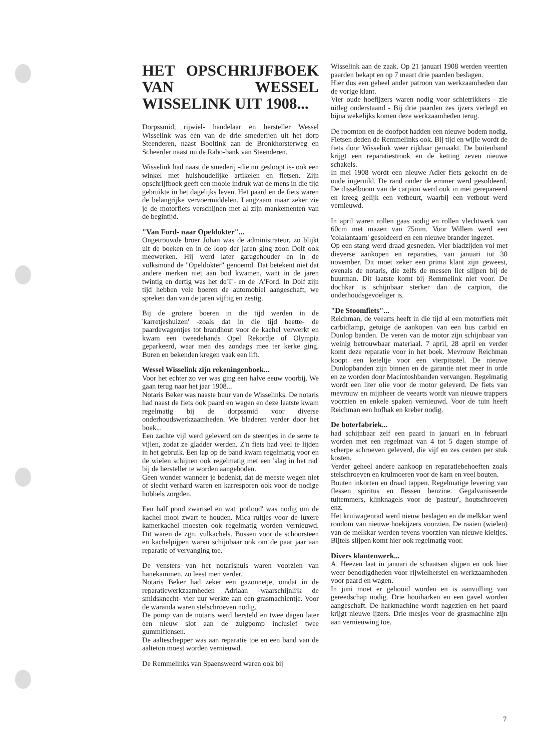HET OPSCHRIJFBOEK VAN WESSEL WISSELINK UIT 1908...
Dorpssmid, rijwiel- handelaar en hersteller Wessel Wisselink was één van de drie smederijen uit het dorp Steenderen, naast Booltink aan de Bronkhorsterweg en Scheerder naast nu de Rabo-bank van Steenderen.
Wisselink had naast de smederij -die nu gesloopt is- ook een winkel met huishoudelijke artikelen en fietsen. Zijn opschrijfboek geeft een mooie indruk wat de mens in die tijd gebruikte in het dagelijks leven. Het paard en de fiets waren de belangrijke vervoermiddelen. Langzaam maar zeker zie je de motorfiets verschijnen met al zijn mankementen van de begintijd.
"Van Ford- naar Opeldokter"...
Ongetrouwde broer Johan was de administrateur, zo blijkt uit de boeken en in de loop der jaren ging zoon Dolf ook meewerken. Hij werd later garagehouder en in de volksmond de "Opeldokter" genoemd. Dat betekent niet dat andere merken niet aan bod kwamen, want in de jaren twintig en dertig was het de'T'- en de 'A'Ford. In Dolf zijn tijd hebben vele boeren de automobiel aangeschaft, we spreken dan van de jaren vijftig en zestig.
Bij de grotere boeren in die tijd werden in de 'karretjeshuizen' -zoals dat in die tijd heette- de paardewagentjes tot brandhout voor de kachel verwerkt en kwam een tweedehands Opel Rekordje of Olympia geparkeerd, waar men des zondags mee ter kerke ging. Buren en bekenden kregen vaak een lift.
Wessel Wisselink zijn rekeningenboek...
Voor het echter zo ver was ging een halve eeuw voorbij. We gaan terug naar het jaar 1908...
Notaris Beker was naaste buur van de Wisselinks. De notaris had naast de fiets ook paard en wagen en deze laatste kwam regelmatig bij de dorpssmid voor diverse onderhoudswerkzaamheden. We bladeren verder door het boek...
Een zachte vijl werd geleverd om de steentjes in de serre te vijlen, zodat ze gladder werden. Z'n fiets had veel te lijden in het gebruik. Een lap op de band kwam regelmatig voor en de wielen schijnen ook regelmatig met een 'slag in het rad' bij de hersteller te worden aangeboden.
Geen wonder wanneer je bedenkt, dat de meeste wegen niet of slecht verhard waren en karresporen ook voor de nodige hobbels zorgden.
Een half pond zwartsel en wat 'potlood' was nodig om de kachel mooi zwart te houden. Mica ruitjes voor de luxere kamerkachel moesten ook regelmatig worden vernieuwd. Dit waren de zgn. vulkachels. Bussen voor de schoorsteen en kachelpijpen waren schijnbaar ook om de paar jaar aan reparatie of vervanging toe.
De vensters van het notarishuis waren voorzien van hanekammen, zo leest men verder.
Notaris Beker had zeker een gazonnetje, omdat in de reparatiewerkzaamheden Adriaan -waarschijnlijk de smidsknecht- vier uur werkte aan een grasmachientje. Voor de waranda waren stelschroeven nodig.
De pomp van de notaris werd hersteld en twee dagen later een nieuw slot aan de zuigpomp inclusief twee gummiflensen.
De aalteschepper was aan reparatie toe en een band van de aalteton moest worden vernieuwd.
De Remmelinks van Spaensweerd waren ook bij
Wisselink aan de zaak. Op 21 januari 1908 werden veertien paarden bekapt en op 7 maart drie paarden beslagen.
Hier dus een geheel ander patroon van werkzaamheden dan de vorige klant.
Vier oude hoefijzers waren nodig voor schietrikkers - zie uitleg onderstaand - Bij drie paarden zes ijzers verlegd en bijna wekelijks komen deze werkzaamheden terug.
De roomton en de doofpot hadden een nieuwe bodem nodig. Fietsen deden de Remmelinks ook. Bij tijd en wijle wordt de fiets door Wisselink weer rijklaar gemaakt. De buitenband krijgt een reparatiestrook en de ketting zeven nieuwe schakels.
In mei 1908 wordt een nieuwe Adler fiets gekocht en de oude ingeruild. De rand onder de emmer werd gesoldeerd. De disselboom van de carpion werd ook in mei gerepareerd en kreeg gelijk een vetbeurt, waarbij een vetbout werd vernieuwd.
In april waren rollen gaas nodig en rollen vlechtwerk van 60cm met mazen van 75mm. Voor Willem werd een 'colalantaarn' gesoldeerd en een nieuwe brander ingezet.
Op een stang werd draad gesneden. Vier bladzijden vol met dieverse aankopen en reparaties, van januari tot 30 november. Dit moet zeker een prima klant zijn geweest, evenals de notaris, die zelfs de messen liet slijpen bij de buurman. Dit laatste komt bij Remmelink niet voor. De dochkar is schijnbaar sterker dan de carpion, die onderhoudsgevoeliger is.
"De Stoomfiets"...
Reichman, de veearts heeft in die tijd al een motorfiets mét carbidlamp, getuige de aankopen van een bus carbid en Dunlop banden. De veren van de motor zijn schijnbaar van weinig betrouwbaar materiaal. 7 april, 28 april en verder komt deze reparatie voor in het boek. Mevrouw Reichman koopt een keteltje voor een vierpitsstel. De nieuwe Dunlopbanden zijn binnen en de garantie niet meer in orde en ze worden door Macintoshbanden vervangen. Regelmatig wordt een liter olie voor de motor geleverd. De fiets van mevrouw en mijnheer de veearts wordt van nieuwe trappers voorzien en enkele spaken vernieuwd. Voor de tuin heeft Reichman een hofhak en kreber nodig.
De boterfabriek...
had schijnbaar zelf een paard in januari en in februari worden met een regelmaat van 4 tot 5 dagen stompe of scherpe schroeven geleverd, die vijf en zes centen per stuk kosten.
Verder geheel andere aankoop en reparatiebehoeften zoals stelschroeven en krulmoeren voor de karn en veel bouten.
Bouten inkorten en draad tappen. Regelmatige levering van flessen spiritus en flessen benzine. Gegalvaniseerde tuitemmers, klinknagels voor de 'pasteur', houtschroeven enz.
Het kruiwagenrad werd nieuw beslagen en de melkkar werd rondom van nieuwe hoekijzers voorzien. De raaien (wielen) van de melkkar werden tevens voorzien van nieuwe kieltjes. Bijtels slijpen komt hier ook regelmatig voor.
Divers klantenwerk...
A. Heezen laat in januari de schaatsen slijpen en ook hier weer benodigdheden voor rijwielherstel en werkzaamheden voor paard en wagen.
In juni moet er gehooid worden en is aanvulling van gereedschap nodig. Drie hooiharken en een gavel worden aangeschaft. De harkmachine wordt nagezien en het paard krijgt nieuwe ijzers. Drie mesjes voor de grasmachine zijn aan vernieuwing toe.
7